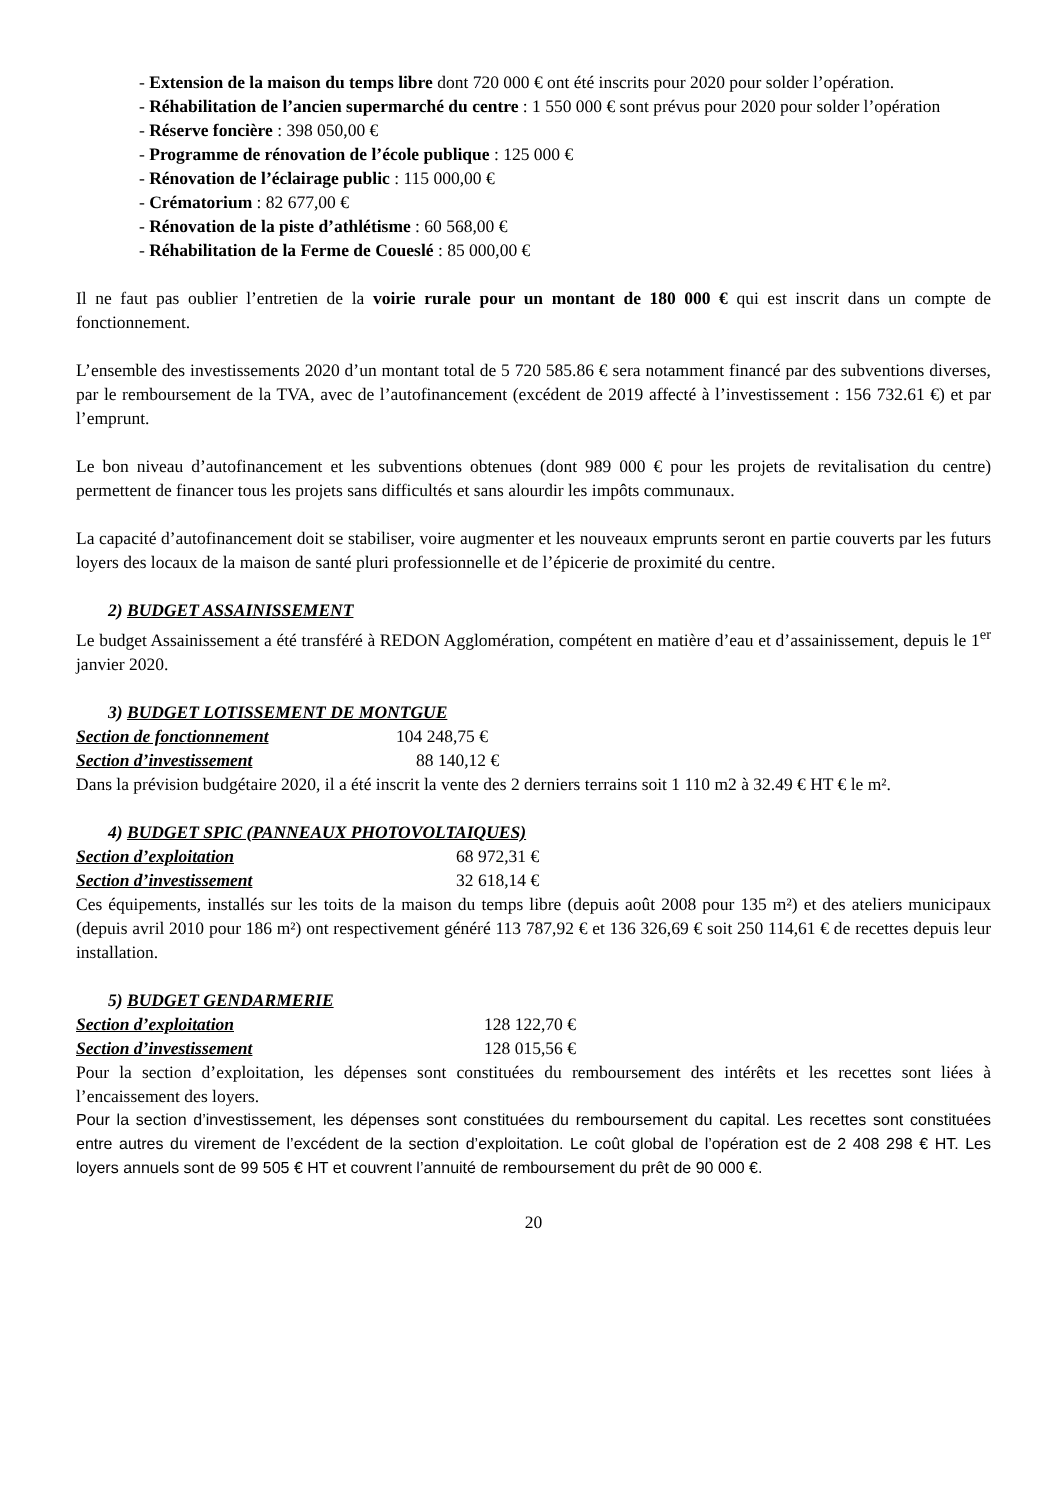- Extension de la maison du temps libre dont 720 000 € ont été inscrits pour 2020 pour solder l’opération.
- Réhabilitation de l’ancien supermarché du centre : 1 550 000 € sont prévus pour 2020 pour solder l’opération
- Réserve foncière : 398 050,00 €
- Programme de rénovation de l’école publique : 125 000 €
- Rénovation de l’éclairage public : 115 000,00 €
- Crématorium : 82 677,00 €
- Rénovation de la piste d’athlétisme : 60 568,00 €
- Réhabilitation de la Ferme de Coueslé : 85 000,00 €
Il ne faut pas oublier l’entretien de la voirie rurale pour un montant de 180 000 € qui est inscrit dans un compte de fonctionnement.
L’ensemble des investissements 2020 d’un montant total de 5 720 585.86 € sera notamment financé par des subventions diverses, par le remboursement de la TVA, avec de l’autofinancement (excédent de 2019 affecté à l’investissement : 156 732.61 €) et par l’emprunt.
Le bon niveau d’autofinancement et les subventions obtenues (dont 989 000 € pour les projets de revitalisation du centre) permettent de financer tous les projets sans difficultés et sans alourdir les impôts communaux.
La capacité d’autofinancement doit se stabiliser, voire augmenter et les nouveaux emprunts seront en partie couverts par les futurs loyers des locaux de la maison de santé pluri professionnelle et de l’épicerie de proximité du centre.
2) BUDGET ASSAINISSEMENT
Le budget Assainissement a été transféré à REDON Agglomération, compétent en matière d’eau et d’assainissement, depuis le 1<sup>er</sup> janvier 2020.
3) BUDGET LOTISSEMENT DE MONTGUE
Section de fonctionnement 104 248,75 €
Section d’investissement 88 140,12 €
Dans la prévision budgétaire 2020, il a été inscrit la vente des 2 derniers terrains soit 1 110 m2 à 32.49 € HT € le m².
4) BUDGET SPIC (PANNEAUX PHOTOVOLTAIQUES)
Section d’exploitation 68 972,31 €
Section d’investissement 32 618,14 €
Ces équipements, installés sur les toits de la maison du temps libre (depuis août 2008 pour 135 m²) et des ateliers municipaux (depuis avril 2010 pour 186 m²) ont respectivement généré 113 787,92 € et 136 326,69 € soit 250 114,61 € de recettes depuis leur installation.
5) BUDGET GENDARMERIE
Section d’exploitation 128 122,70 €
Section d’investissement 128 015,56 €
Pour la section d’exploitation, les dépenses sont constituées du remboursement des intérêts et les recettes sont liées à l’encaissement des loyers.
Pour la section d’investissement, les dépenses sont constituées du remboursement du capital. Les recettes sont constituées entre autres du virement de l’excédent de la section d’exploitation. Le coût global de l’opération est de 2 408 298 € HT. Les loyers annuels sont de 99 505 € HT et couvrent l’annuité de remboursement du prêt de 90 000 €.
20